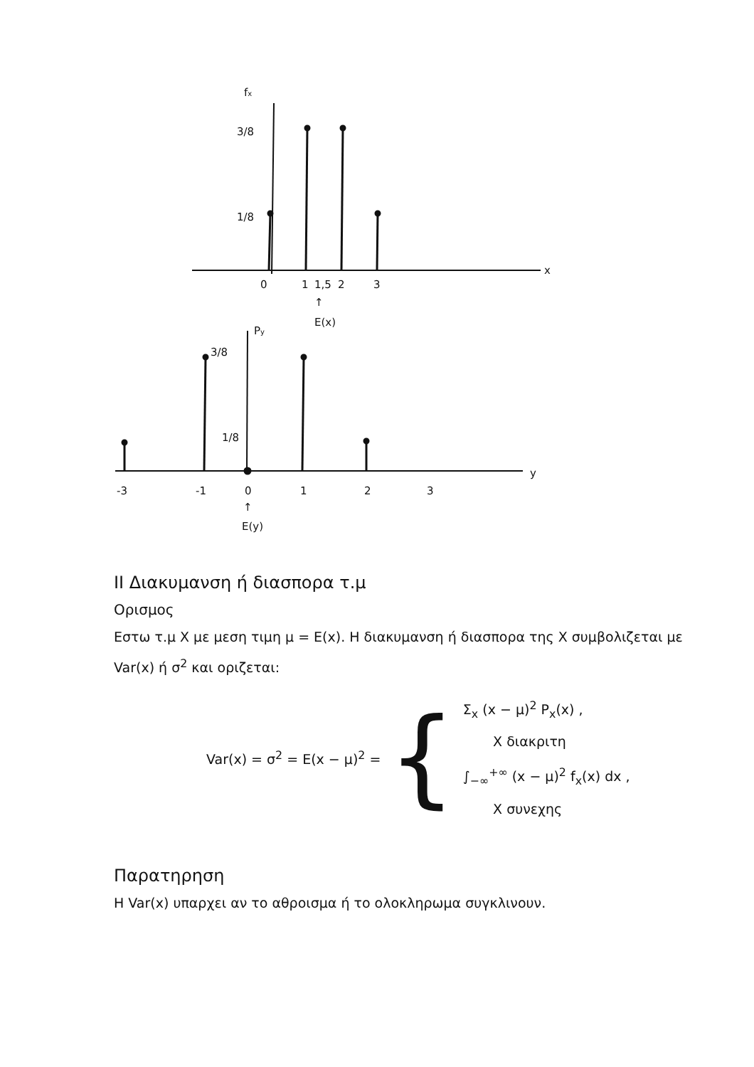fx
3/8
1/8
x
0
1
1,5
2
3
↑
E(x)
Py
3/8
1/8
y
-3
-1
0
1
2
3
↑
E(y)
ⅠⅠ Διακυμανση ή διασπορα τ.μ
Ορισμος
Εστω τ.μ X με μεση τιμη μ = E(x). Η διακυμανση ή διασπορα της X συμβολιζεται με Var(x) ή σ<sup>2</sup> και οριζεται:
Var(x) = σ<sup>2</sup> = E(x − μ)<sup>2</sup> = {
Σ<sub>x</sub> (x − μ)<sup>2</sup> P<sub>x</sub>(x) ,
X διακριτη
∫<sub>−∞</sub><sup>+∞</sup> (x − μ)<sup>2</sup> f<sub>x</sub>(x) dx ,
X συνεχης
Παρατηρηση
Η Var(x) υπαρχει αν το αθροισμα ή το ολοκληρωμα συγκλινουν.